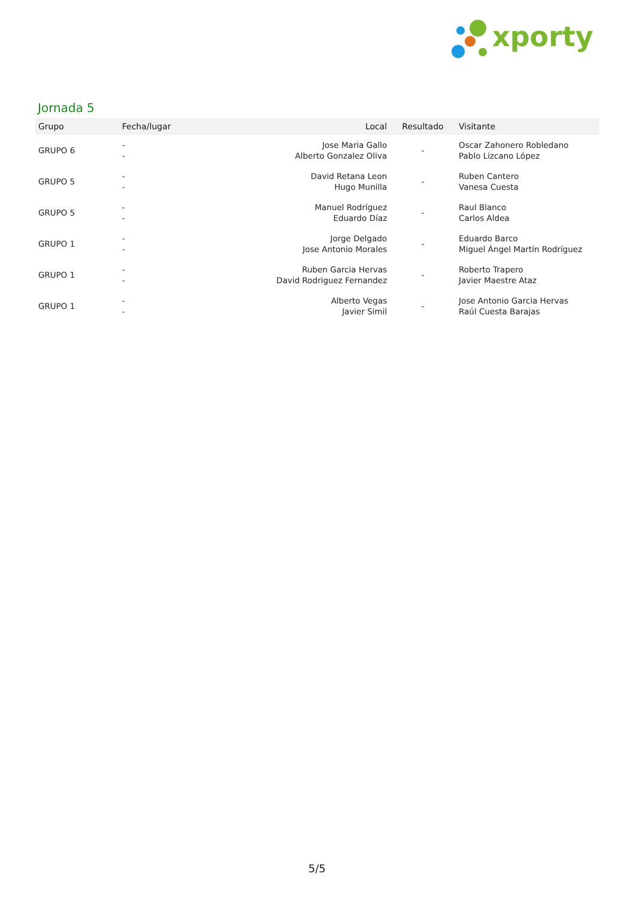xporty
Jornada 5
| Grupo | Fecha/lugar | Local | Resultado | Visitante |
| --- | --- | --- | --- | --- |
| GRUPO 6 | - - | Jose Maria Gallo Alberto Gonzalez Oliva | - | Oscar Zahonero Robledano Pablo Lizcano López |
| GRUPO 5 | - - | David Retana Leon Hugo Munilla | - | Ruben Cantero Vanesa Cuesta |
| GRUPO 5 | - - | Manuel Rodríguez Eduardo Díaz | - | Raul Blanco Carlos Aldea |
| GRUPO 1 | - - | Jorge Delgado Jose Antonio Morales | - | Eduardo Barco Miguel Ángel Martín Rodríguez |
| GRUPO 1 | - - | Ruben Garcia Hervas David Rodriguez Fernandez | - | Roberto Trapero Javier Maestre Ataz |
| GRUPO 1 | - - | Alberto Vegas Javier Simil | - | Jose Antonio Garcia Hervas Raúl Cuesta Barajas |
5/5